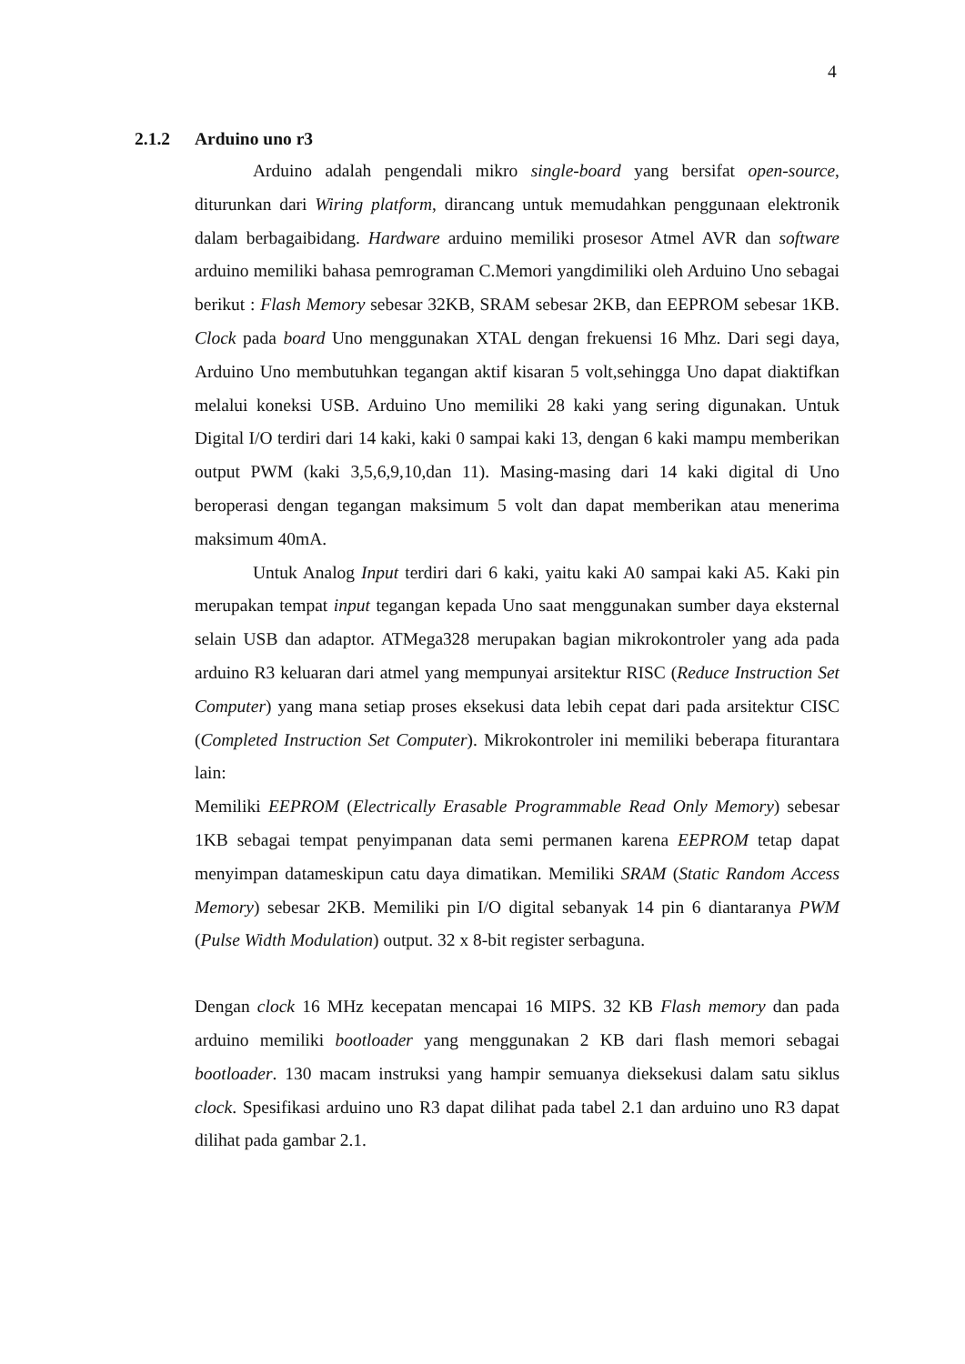4
2.1.2 Arduino uno r3
Arduino adalah pengendali mikro single-board yang bersifat open-source, diturunkan dari Wiring platform, dirancang untuk memudahkan penggunaan elektronik dalam berbagaibidang. Hardware arduino memiliki prosesor Atmel AVR dan software arduino memiliki bahasa pemrograman C.Memori yangdimiliki oleh Arduino Uno sebagai berikut : Flash Memory sebesar 32KB, SRAM sebesar 2KB, dan EEPROM sebesar 1KB. Clock pada board Uno menggunakan XTAL dengan frekuensi 16 Mhz. Dari segi daya, Arduino Uno membutuhkan tegangan aktif kisaran 5 volt,sehingga Uno dapat diaktifkan melalui koneksi USB. Arduino Uno memiliki 28 kaki yang sering digunakan. Untuk Digital I/O terdiri dari 14 kaki, kaki 0 sampai kaki 13, dengan 6 kaki mampu memberikan output PWM (kaki 3,5,6,9,10,dan 11). Masing-masing dari 14 kaki digital di Uno beroperasi dengan tegangan maksimum 5 volt dan dapat memberikan atau menerima maksimum 40mA.
Untuk Analog Input terdiri dari 6 kaki, yaitu kaki A0 sampai kaki A5. Kaki pin merupakan tempat input tegangan kepada Uno saat menggunakan sumber daya eksternal selain USB dan adaptor. ATMega328 merupakan bagian mikrokontroler yang ada pada arduino R3 keluaran dari atmel yang mempunyai arsitektur RISC (Reduce Instruction Set Computer) yang mana setiap proses eksekusi data lebih cepat dari pada arsitektur CISC (Completed Instruction Set Computer). Mikrokontroler ini memiliki beberapa fiturantara lain:
Memiliki EEPROM (Electrically Erasable Programmable Read Only Memory) sebesar 1KB sebagai tempat penyimpanan data semi permanen karena EEPROM tetap dapat menyimpan datameskipun catu daya dimatikan. Memiliki SRAM (Static Random Access Memory) sebesar 2KB. Memiliki pin I/O digital sebanyak 14 pin 6 diantaranya PWM (Pulse Width Modulation) output. 32 x 8-bit register serbaguna.
Dengan clock 16 MHz kecepatan mencapai 16 MIPS. 32 KB Flash memory dan pada arduino memiliki bootloader yang menggunakan 2 KB dari flash memori sebagai bootloader. 130 macam instruksi yang hampir semuanya dieksekusi dalam satu siklus clock. Spesifikasi arduino uno R3 dapat dilihat pada tabel 2.1 dan arduino uno R3 dapat dilihat pada gambar 2.1.